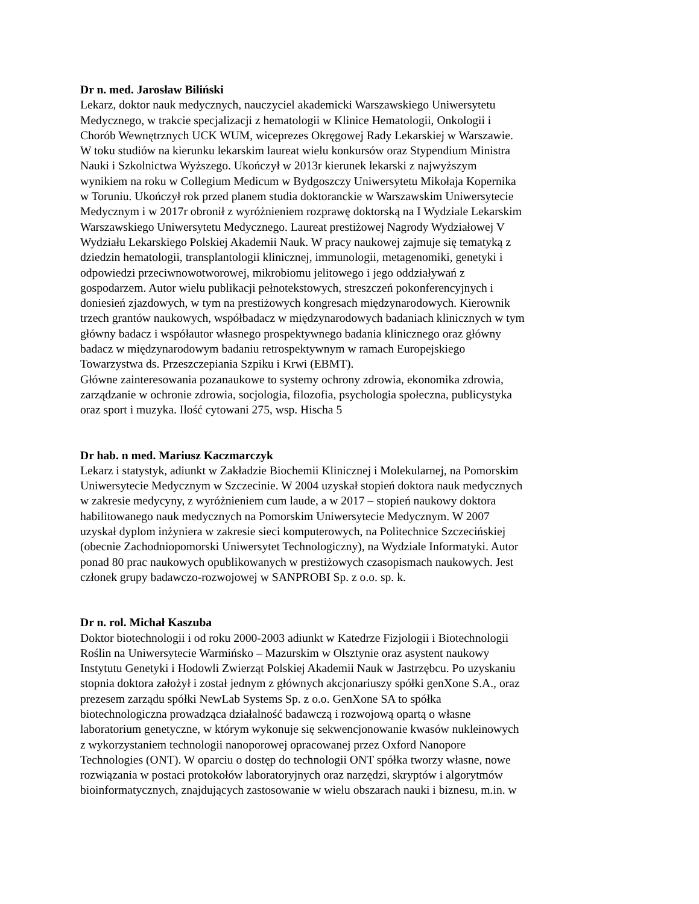Dr n. med. Jarosław Biliński
Lekarz, doktor nauk medycznych, nauczyciel akademicki Warszawskiego Uniwersytetu
Medycznego, w trakcie specjalizacji z hematologii w Klinice Hematologii, Onkologii i
Chorób Wewnętrznych UCK WUM, wiceprezes Okręgowej Rady Lekarskiej w Warszawie.
W toku studiów na kierunku lekarskim laureat wielu konkursów oraz Stypendium Ministra
Nauki i Szkolnictwa Wyższego. Ukończył w 2013r kierunek lekarski z najwyższym
wynikiem na roku w Collegium Medicum w Bydgoszczy Uniwersytetu Mikołaja Kopernika
w Toruniu. Ukończył rok przed planem studia doktoranckie w Warszawskim Uniwersytecie
Medycznym i w 2017r obronił z wyróżnieniem rozprawę doktorską na I Wydziale Lekarskim
Warszawskiego Uniwersytetu Medycznego. Laureat prestiżowej Nagrody Wydziałowej V
Wydziału Lekarskiego Polskiej Akademii Nauk. W pracy naukowej zajmuje się tematyką z
dziedzin hematologii, transplantologii klinicznej, immunologii, metagenomiki, genetyki i
odpowiedzi przeciwnowotworowej, mikrobiomu jelitowego i jego oddziaływań z
gospodarzem. Autor wielu publikacji pełnotekstowych, streszczeń pokonferencyjnych i
doniesień zjazdowych, w tym na prestiżowych kongresach międzynarodowych. Kierownik
trzech grantów naukowych, współbadacz w międzynarodowych badaniach klinicznych w tym
główny badacz i współautor własnego prospektywnego badania klinicznego oraz główny
badacz w międzynarodowym badaniu retrospektywnym w ramach Europejskiego
Towarzystwa ds. Przeszczepiania Szpiku i Krwi (EBMT).
Główne zainteresowania pozanaukowe to systemy ochrony zdrowia, ekonomika zdrowia,
zarządzanie w ochronie zdrowia, socjologia, filozofia, psychologia społeczna, publicystyka
oraz sport i muzyka. Ilość cytowani 275, wsp. Hischa 5
Dr hab. n med. Mariusz Kaczmarczyk
Lekarz i statystyk, adiunkt w Zakładzie Biochemii Klinicznej i Molekularnej, na Pomorskim
Uniwersytecie Medycznym w Szczecinie. W 2004 uzyskał stopień doktora nauk medycznych
w zakresie medycyny, z wyróżnieniem cum laude, a w 2017 – stopień naukowy doktora
habilitowanego nauk medycznych na Pomorskim Uniwersytecie Medycznym. W 2007
uzyskał dyplom inżyniera w zakresie sieci komputerowych, na Politechnice Szczecińskiej
(obecnie Zachodniopomorski Uniwersytet Technologiczny), na Wydziale Informatyki. Autor
ponad 80 prac naukowych opublikowanych w prestiżowych czasopismach naukowych. Jest
członek grupy badawczo-rozwojowej w SANPROBI Sp. z o.o. sp. k.
Dr n. rol. Michał Kaszuba
Doktor biotechnologii i od roku 2000-2003 adiunkt w Katedrze Fizjologii i Biotechnologii
Roślin na Uniwersytecie Warmińsko – Mazurskim w Olsztynie oraz asystent naukowy
Instytutu Genetyki i Hodowli Zwierząt Polskiej Akademii Nauk w Jastrzębcu. Po uzyskaniu
stopnia doktora założył i został jednym z głównych akcjonariuszy spółki genXone S.A., oraz
prezesem zarządu spółki NewLab Systems Sp. z o.o. GenXone SA to spółka
biotechnologiczna prowadząca działalność badawczą i rozwojową opartą o własne
laboratorium genetyczne, w którym wykonuje się sekwencjonowanie kwasów nukleinowych
z wykorzystaniem technologii nanoporowej opracowanej przez Oxford Nanopore
Technologies (ONT). W oparciu o dostęp do technologii ONT spółka tworzy własne, nowe
rozwiązania w postaci protokołów laboratoryjnych oraz narzędzi, skryptów i algorytmów
bioinformatycznych, znajdujących zastosowanie w wielu obszarach nauki i biznesu, m.in. w